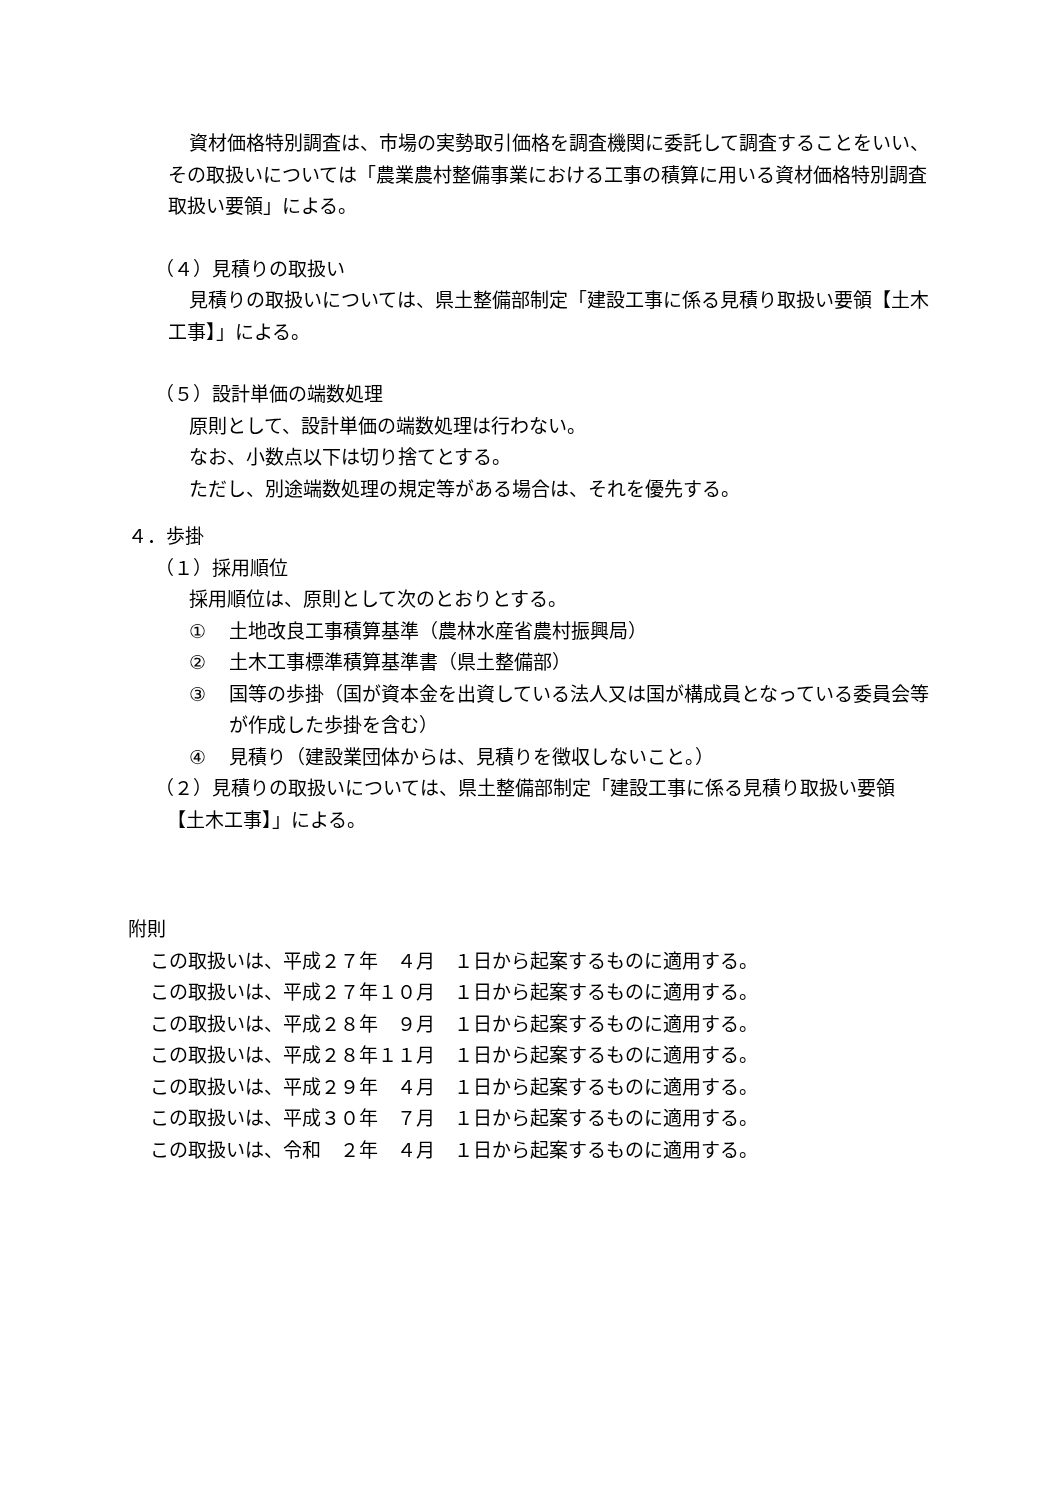資材価格特別調査は、市場の実勢取引価格を調査機関に委託して調査することをいい、その取扱いについては「農業農村整備事業における工事の積算に用いる資材価格特別調査取扱い要領」による。
（４）見積りの取扱い
見積りの取扱いについては、県土整備部制定「建設工事に係る見積り取扱い要領【土木工事】」による。
（５）設計単価の端数処理
原則として、設計単価の端数処理は行わない。
なお、小数点以下は切り捨てとする。
ただし、別途端数処理の規定等がある場合は、それを優先する。
４．歩掛
（１）採用順位
採用順位は、原則として次のとおりとする。
① 土地改良工事積算基準（農林水産省農村振興局）
② 土木工事標準積算基準書（県土整備部）
③ 国等の歩掛（国が資本金を出資している法人又は国が構成員となっている委員会等が作成した歩掛を含む）
④ 見積り（建設業団体からは、見積りを徴収しないこと。）
（２）見積りの取扱いについては、県土整備部制定「建設工事に係る見積り取扱い要領
【土木工事】」による。
附則
この取扱いは、平成２７年　４月　１日から起案するものに適用する。
この取扱いは、平成２７年１０月　１日から起案するものに適用する。
この取扱いは、平成２８年　９月　１日から起案するものに適用する。
この取扱いは、平成２８年１１月　１日から起案するものに適用する。
この取扱いは、平成２９年　４月　１日から起案するものに適用する。
この取扱いは、平成３０年　７月　１日から起案するものに適用する。
この取扱いは、令和　２年　４月　１日から起案するものに適用する。